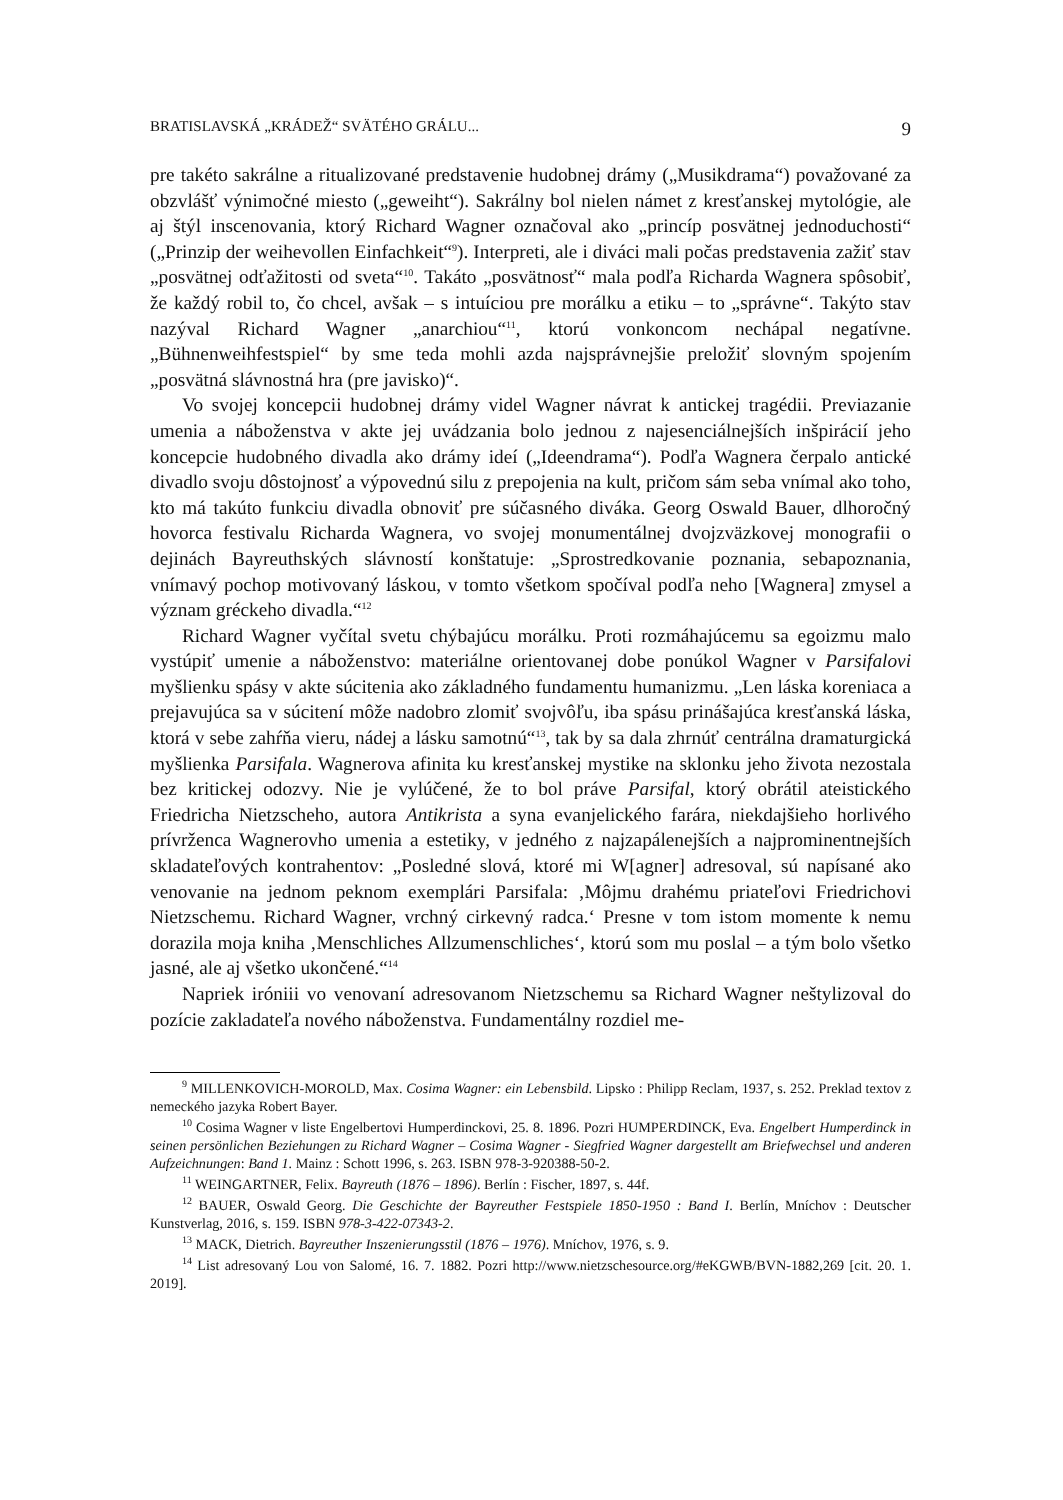BRATISLAVSKÁ „KRÁDEŽ“ SVÄTÉHO GRÁLU... 9
pre takéto sakrálne a ritualizované predstavenie hudobnej drámy („Musikdrama“) považované za obzvlášť výnimočné miesto („geweiht“). Sakrálny bol nielen námet z kresťanskej mytológie, ale aj štýl inscenovania, ktorý Richard Wagner označoval ako „princíp posvätnej jednoduchosti“ („Prinzip der weihevollen Einfachkeit“<sup>9</sup>). Interpreti, ale i diváci mali počas predstavenia zažiť stav „posvätnej odťažitosti od sveta“<sup>10</sup>. Takáto „posvätnosť“ mala podľa Richarda Wagnera spôsobiť, že každý robil to, čo chcel, avšak – s intuíciou pre morálku a etiku – to „správne“. Takýto stav nazýval Richard Wagner „anarchiou“<sup>11</sup>, ktorú vonkoncom nechápal negatívne. „Bühnenweihfestspiel“ by sme teda mohli azda najsprávnejšie preložiť slovným spojením „posvätná slávnostná hra (pre javisko)“.
Vo svojej koncepcii hudobnej drámy videl Wagner návrat k antickej tragédii. Previazanie umenia a náboženstva v akte jej uvádzania bolo jednou z najesenciálnejších inšpirácií jeho koncepcie hudobného divadla ako drámy ideí („Ideendrama“). Podľa Wagnera čerpalo antické divadlo svoju dôstojnosť a výpovednú silu z prepojenia na kult, pričom sám seba vnímal ako toho, kto má takúto funkciu divadla obnoviť pre súčasného diváka. Georg Oswald Bauer, dlhoročný hovorca festivalu Richarda Wagnera, vo svojej monumentálnej dvojzväzkovej monografii o dejinách Bayreuthských slávností konštatuje: „Sprostredkovanie poznania, sebapoznania, vnímavý pochop motivovaný láskou, v tomto všetkom spočíval podľa neho [Wagnera] zmysel a význam gréckeho divadla.“<sup>12</sup>
Richard Wagner vyčítal svetu chýbajúcu morálku. Proti rozmáhajúcemu sa egoizmu malo vystúpiť umenie a náboženstvo: materiálne orientovanej dobe ponúkol Wagner v Parsifalovi myšlienku spásy v akte súcitenia ako základného fundamentu humanizmu. „Len láska koreniaca a prejavujúca sa v súcitení môže nadobro zlomiť svojvôľu, iba spásu prinášajúca kresťanská láska, ktorá v sebe zahŕňa vieru, nádej a lásku samotnú“<sup>13</sup>, tak by sa dala zhrnúť centrálna dramaturgická myšlienka Parsifala. Wagnerova afinita ku kresťanskej mystike na sklonku jeho života nezostala bez kritickej odozvy. Nie je vylúčené, že to bol práve Parsifal, ktorý obrátil ateistického Friedricha Nietzscheho, autora Antikrista a syna evanjelického farára, niekdajšieho horlivého prívrženca Wagnerovho umenia a estetiky, v jedného z najzapálenejších a najprominentnejších skladateľových kontrahentov: „Posledné slová, ktoré mi W[agner] adresoval, sú napísané ako venovanie na jednom peknom exemplári Parsifala: ‚Môjmu drahému priateľovi Friedrichovi Nietzschemu. Richard Wagner, vrchný cirkevný radca.‘ Presne v tom istom momente k nemu dorazila moja kniha ‚Menschliches Allzumenschliches‘, ktorú som mu poslal – a tým bolo všetko jasné, ale aj všetko ukončené.“<sup>14</sup>
Napriek iróniii vo venovaní adresovanom Nietzschemu sa Richard Wagner neštylizoval do pozície zakladateľa nového náboženstva. Fundamentálny rozdiel me-
<sup>9</sup> MILLENKOVICH-MOROLD, Max. Cosima Wagner: ein Lebensbild. Lipsko : Philipp Reclam, 1937, s. 252. Preklad textov z nemeckého jazyka Robert Bayer.
<sup>10</sup> Cosima Wagner v liste Engelbertovi Humperdinckovi, 25. 8. 1896. Pozri HUMPERDINCK, Eva. Engelbert Humperdinck in seinen persönlichen Beziehungen zu Richard Wagner – Cosima Wagner - Siegfried Wagner dargestellt am Briefwechsel und anderen Aufzeichnungen: Band 1. Mainz : Schott 1996, s. 263. ISBN 978-3-920388-50-2.
<sup>11</sup> WEINGARTNER, Felix. Bayreuth (1876 – 1896). Berlín : Fischer, 1897, s. 44f.
<sup>12</sup> BAUER, Oswald Georg. Die Geschichte der Bayreuther Festspiele 1850-1950 : Band I. Berlín, Mníchov : Deutscher Kunstverlag, 2016, s. 159. ISBN 978-3-422-07343-2.
<sup>13</sup> MACK, Dietrich. Bayreuther Inszenierungsstil (1876 – 1976). Mníchov, 1976, s. 9.
<sup>14</sup> List adresovaný Lou von Salomé, 16. 7. 1882. Pozri http://www.nietzschesource.org/#eKGWB/BVN-1882,269 [cit. 20. 1. 2019].